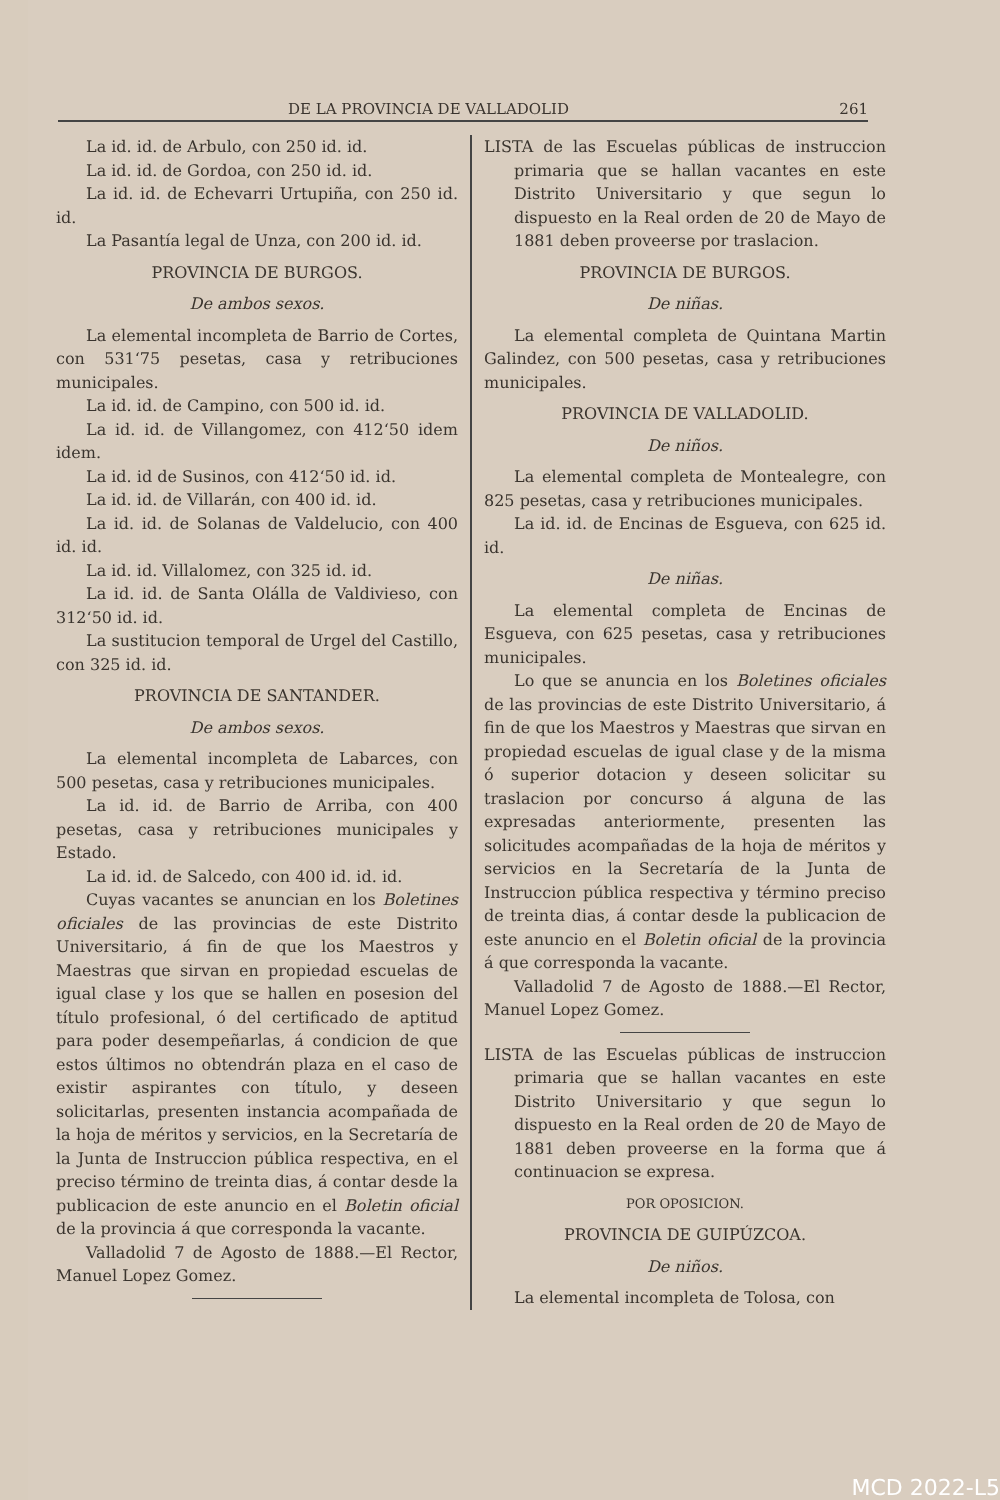DE LA PROVINCIA DE VALLADOLID 261
La id. id. de Arbulo, con 250 id. id.
La id. id. de Gordoa, con 250 id. id.
La id. id. de Echevarri Urtupiña, con 250 id. id.
La Pasantía legal de Unza, con 200 id. id.
PROVINCIA DE BURGOS.
De ambos sexos.
La elemental incompleta de Barrio de Cortes, con 531‘75 pesetas, casa y retribuciones municipales.
La id. id. de Campino, con 500 id. id.
La id. id. de Villangomez, con 412‘50 idem idem.
La id. id de Susinos, con 412‘50 id. id.
La id. id. de Villarán, con 400 id. id.
La id. id. de Solanas de Valdelucio, con 400 id. id.
La id. id. Villalomez, con 325 id. id.
La id. id. de Santa Olálla de Valdivieso, con 312‘50 id. id.
La sustitucion temporal de Urgel del Castillo, con 325 id. id.
PROVINCIA DE SANTANDER.
De ambos sexos.
La elemental incompleta de Labarces, con 500 pesetas, casa y retribuciones municipales.
La id. id. de Barrio de Arriba, con 400 pesetas, casa y retribuciones municipales y Estado.
La id. id. de Salcedo, con 400 id. id. id.
Cuyas vacantes se anuncian en los Boletines oficiales de las provincias de este Distrito Universitario, á fin de que los Maestros y Maestras que sirvan en propiedad escuelas de igual clase y los que se hallen en posesion del título profesional, ó del certificado de aptitud para poder desempeñarlas, á condicion de que estos últimos no obtendrán plaza en el caso de existir aspirantes con título, y deseen solicitarlas, presenten instancia acompañada de la hoja de méritos y servicios, en la Secretaría de la Junta de Instruccion pública respectiva, en el preciso término de treinta dias, á contar desde la publicacion de este anuncio en el Boletin oficial de la provincia á que corresponda la vacante.
Valladolid 7 de Agosto de 1888.—El Rector, Manuel Lopez Gomez.
LISTA de las Escuelas públicas de instruccion primaria que se hallan vacantes en este Distrito Universitario y que segun lo dispuesto en la Real orden de 20 de Mayo de 1881 deben proveerse por traslacion.
PROVINCIA DE BURGOS.
De niñas.
La elemental completa de Quintana Martin Galindez, con 500 pesetas, casa y retribuciones municipales.
PROVINCIA DE VALLADOLID.
De niños.
La elemental completa de Montealegre, con 825 pesetas, casa y retribuciones municipales.
La id. id. de Encinas de Esgueva, con 625 id. id.
De niñas.
La elemental completa de Encinas de Esgueva, con 625 pesetas, casa y retribuciones municipales.
Lo que se anuncia en los Boletines oficiales de las provincias de este Distrito Universitario, á fin de que los Maestros y Maestras que sirvan en propiedad escuelas de igual clase y de la misma ó superior dotacion y deseen solicitar su traslacion por concurso á alguna de las expresadas anteriormente, presenten las solicitudes acompañadas de la hoja de méritos y servicios en la Secretaría de la Junta de Instruccion pública respectiva y término preciso de treinta dias, á contar desde la publicacion de este anuncio en el Boletin oficial de la provincia á que corresponda la vacante.
Valladolid 7 de Agosto de 1888.—El Rector, Manuel Lopez Gomez.
LISTA de las Escuelas públicas de instruccion primaria que se hallan vacantes en este Distrito Universitario y que segun lo dispuesto en la Real orden de 20 de Mayo de 1881 deben proveerse en la forma que á continuacion se expresa.
POR OPOSICION.
PROVINCIA DE GUIPÚZCOA.
De niños.
La elemental incompleta de Tolosa, con
MCD 2022-L5